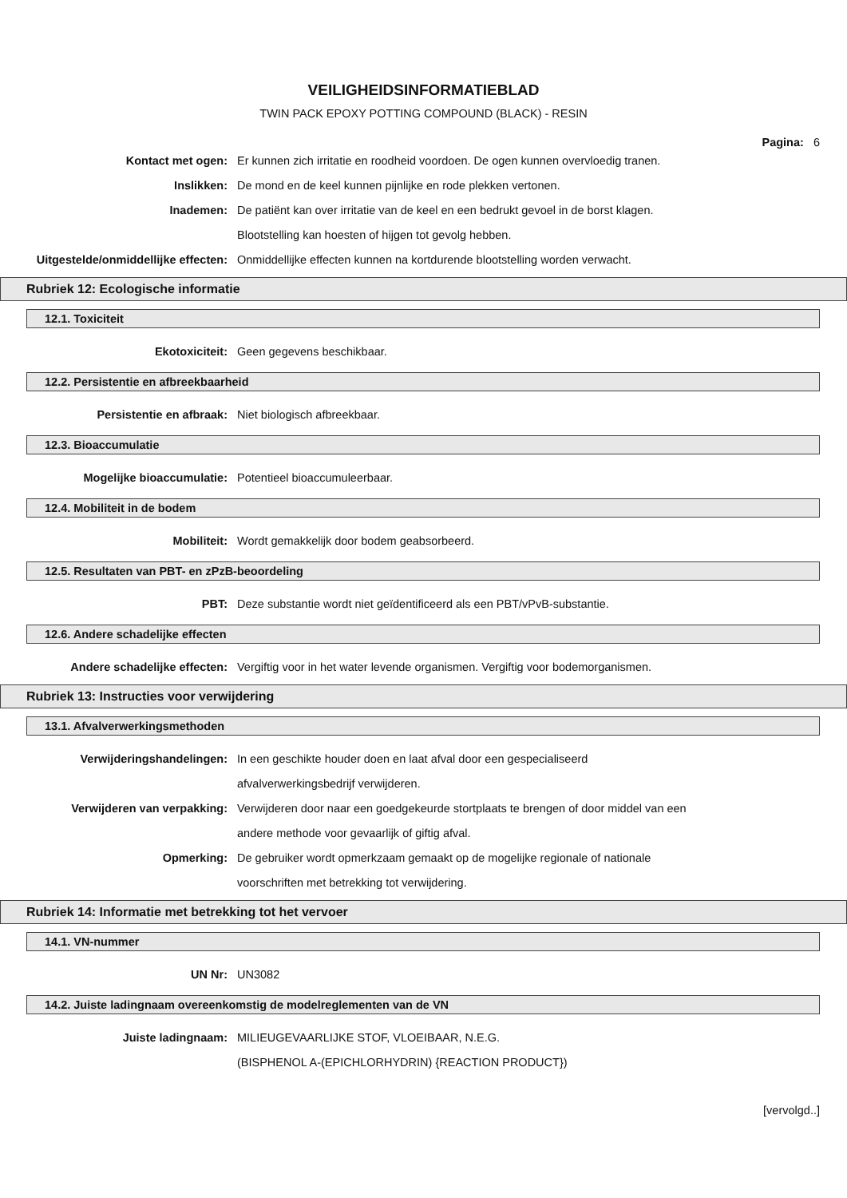VEILIGHEIDSINFORMATIEBLAD
TWIN PACK EPOXY POTTING COMPOUND (BLACK) - RESIN
Pagina: 6
Kontact met ogen: Er kunnen zich irritatie en roodheid voordoen. De ogen kunnen overvloedig tranen.
Inslikken: De mond en de keel kunnen pijnlijke en rode plekken vertonen.
Inademen: De patiënt kan over irritatie van de keel en een bedrukt gevoel in de borst klagen.
Blootstelling kan hoesten of hijgen tot gevolg hebben.
Uitgestelde/onmiddellijke effecten:
Onmiddellijke effecten kunnen na kortdurende blootstelling worden verwacht.
Rubriek 12: Ecologische informatie
12.1. Toxiciteit
Ekotoxiciteit: Geen gegevens beschikbaar.
12.2. Persistentie en afbreekbaarheid
Persistentie en afbraak: Niet biologisch afbreekbaar.
12.3. Bioaccumulatie
Mogelijke bioaccumulatie: Potentieel bioaccumuleerbaar.
12.4. Mobiliteit in de bodem
Mobiliteit: Wordt gemakkelijk door bodem geabsorbeerd.
12.5. Resultaten van PBT- en zPzB-beoordeling
PBT: Deze substantie wordt niet geïdentificeerd als een PBT/vPvB-substantie.
12.6. Andere schadelijke effecten
Andere schadelijke effecten: Vergiftig voor in het water levende organismen. Vergiftig voor bodemorganismen.
Rubriek 13: Instructies voor verwijdering
13.1. Afvalverwerkingsmethoden
Verwijderingshandelingen: In een geschikte houder doen en laat afval door een gespecialiseerd
afvalverwerkingsbedrijf verwijderen.
Verwijderen van verpakking: Verwijderen door naar een goedgekeurde stortplaats te brengen of door middel van een
andere methode voor gevaarlijk of giftig afval.
Opmerking: De gebruiker wordt opmerkzaam gemaakt op de mogelijke regionale of nationale
voorschriften met betrekking tot verwijdering.
Rubriek 14: Informatie met betrekking tot het vervoer
14.1. VN-nummer
UN Nr: UN3082
14.2. Juiste ladingnaam overeenkomstig de modelreglementen van de VN
Juiste ladingnaam: MILIEUGEVAARLIJKE STOF, VLOEIBAAR, N.E.G.
(BISPHENOL A-(EPICHLORHYDRIN) {REACTION PRODUCT})
[vervolgd..]